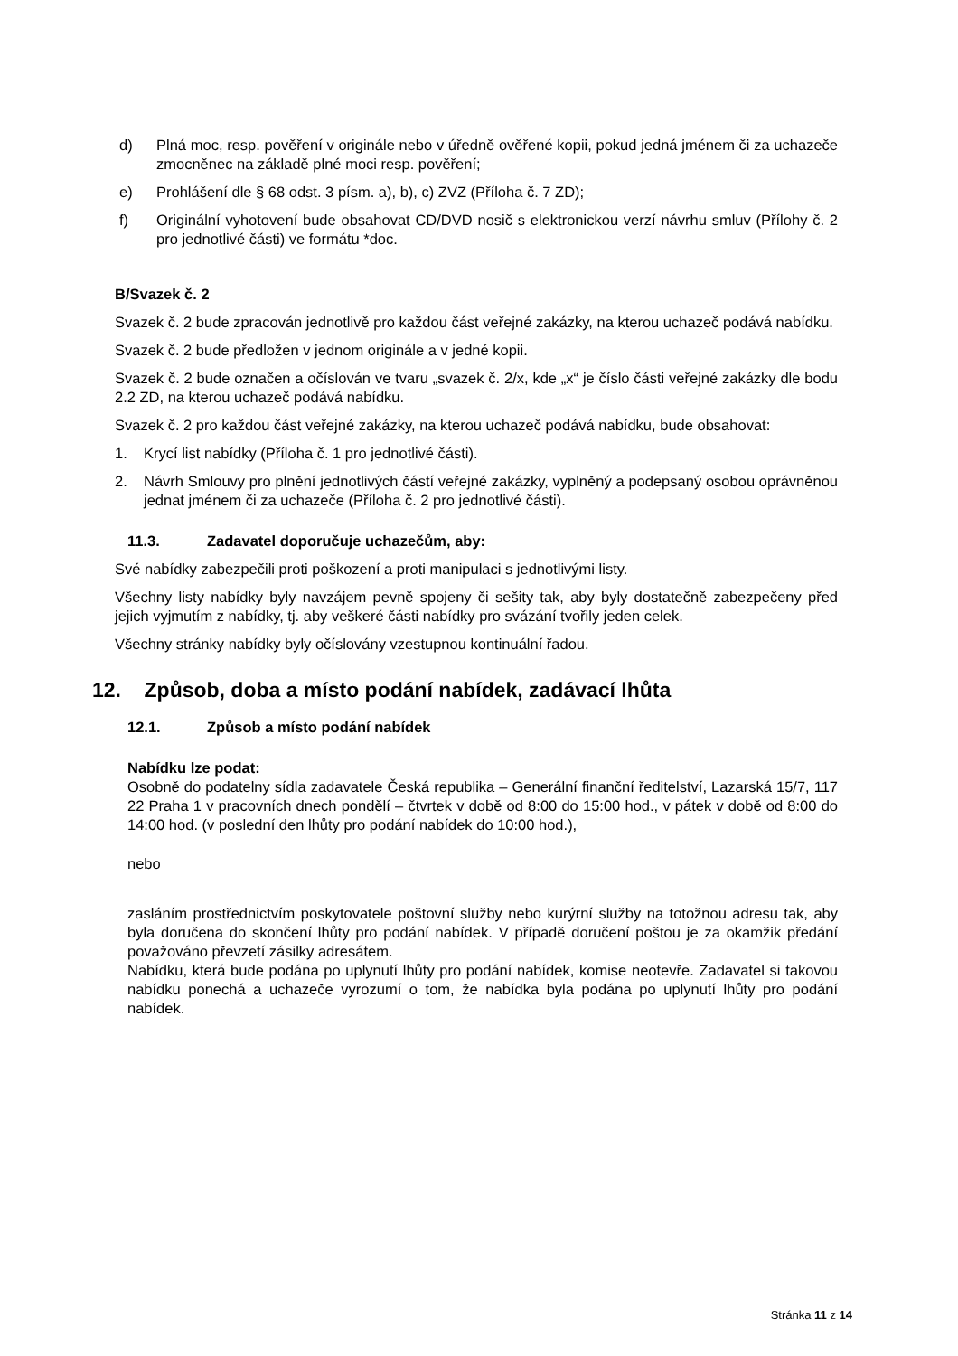d) Plná moc, resp. pověření v originále nebo v úředně ověřené kopii, pokud jedná jménem či za uchazeče zmocněnec na základě plné moci resp. pověření;
e) Prohlášení dle § 68 odst. 3 písm. a), b), c) ZVZ (Příloha č. 7 ZD);
f) Originální vyhotovení bude obsahovat CD/DVD nosič s elektronickou verzí návrhu smluv (Přílohy č. 2 pro jednotlivé části) ve formátu *doc.
B/Svazek č. 2
Svazek č. 2 bude zpracován jednotlivě pro každou část veřejné zakázky, na kterou uchazeč podává nabídku.
Svazek č. 2 bude předložen v jednom originále a v jedné kopii.
Svazek č. 2 bude označen a očíslován ve tvaru „svazek č. 2/x, kde „x“ je číslo části veřejné zakázky dle bodu 2.2 ZD, na kterou uchazeč podává nabídku.
Svazek č. 2 pro každou část veřejné zakázky, na kterou uchazeč podává nabídku, bude obsahovat:
1. Krycí list nabídky (Příloha č. 1 pro jednotlivé části).
2. Návrh Smlouvy pro plnění jednotlivých částí veřejné zakázky, vyplněný a podepsaný osobou oprávněnou jednat jménem či za uchazeče (Příloha č. 2 pro jednotlivé části).
11.3. Zadavatel doporučuje uchazečům, aby:
Své nabídky zabezpečili proti poškození a proti manipulaci s jednotlivými listy.
Všechny listy nabídky byly navzájem pevně spojeny či sešity tak, aby byly dostatečně zabezpečeny před jejich vyjmutím z nabídky, tj. aby veškeré části nabídky pro svázání tvořily jeden celek.
Všechny stránky nabídky byly očíslovány vzestupnou kontinuální řadou.
12. Způsob, doba a místo podání nabídek, zadávací lhůta
12.1. Způsob a místo podání nabídek
Nabídku lze podat:
Osobně do podatelny sídla zadavatele Česká republika – Generální finanční ředitelství, Lazarská 15/7, 117 22 Praha 1 v pracovních dnech pondělí – čtvrtek v době od 8:00 do 15:00 hod., v pátek v době od 8:00 do 14:00 hod. (v poslední den lhůty pro podání nabídek do 10:00 hod.),
nebo
zasláním prostřednictvím poskytovatele poštovní služby nebo kurýrní služby na totožnou adresu tak, aby byla doručena do skončení lhůty pro podání nabídek. V případě doručení poštou je za okamžik předání považováno převzetí zásilky adresátem.
Nabídku, která bude podána po uplynutí lhůty pro podání nabídek, komise neotevře. Zadavatel si takovou nabídku ponechá a uchazeče vyrozumí o tom, že nabídka byla podána po uplynutí lhůty pro podání nabídek.
Stránka 11 z 14